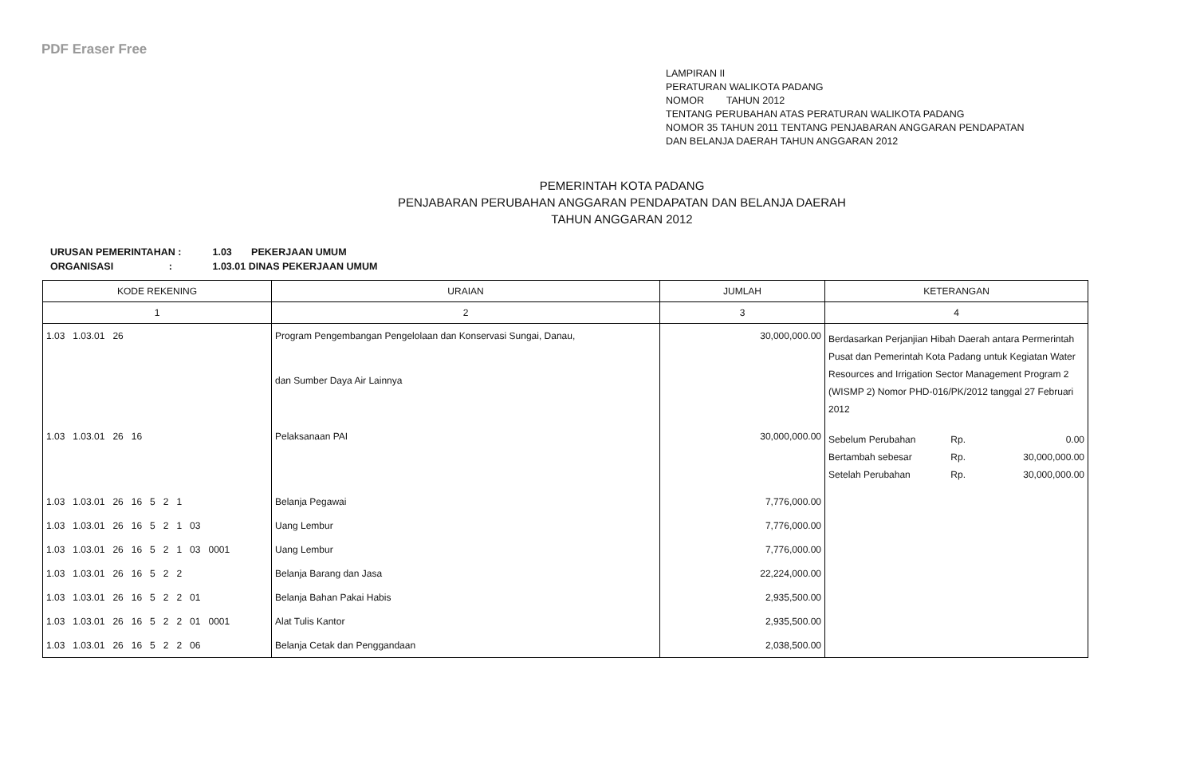PDF Eraser Free
LAMPIRAN II
PERATURAN WALIKOTA PADANG
NOMOR TAHUN 2012
TENTANG PERUBAHAN ATAS PERATURAN WALIKOTA PADANG
NOMOR 35 TAHUN 2011 TENTANG PENJABARAN ANGGARAN PENDAPATAN
DAN BELANJA DAERAH TAHUN ANGGARAN 2012
PEMERINTAH KOTA PADANG
PENJABARAN PERUBAHAN ANGGARAN PENDAPATAN DAN BELANJA DAERAH
TAHUN ANGGARAN 2012
URUSAN PEMERINTAHAN : 1.03 PEKERJAAN UMUM
ORGANISASI : 1.03.01 DINAS PEKERJAAN UMUM
| KODE REKENING | URAIAN | JUMLAH | KETERANGAN |
| --- | --- | --- | --- |
| 1 | 2 | 3 | 4 |
| 1.03 1.03.01 26 | Program Pengembangan Pengelolaan dan Konservasi Sungai, Danau, dan Sumber Daya Air Lainnya | 30,000,000.00 | Berdasarkan Perjanjian Hibah Daerah antara Permerintah Pusat dan Pemerintah Kota Padang untuk Kegiatan Water Resources and Irrigation Sector Management Program 2 (WISMP 2) Nomor PHD-016/PK/2012 tanggal 27 Februari 2012 |
| 1.03 1.03.01 26 16 | Pelaksanaan PAI | 30,000,000.00 | Sebelum Perubahan Rp. 0.00 Bertambah sebesar Rp. 30,000,000.00 Setelah Perubahan Rp. 30,000,000.00 |
| 1.03 1.03.01 26 16 5 2 1 | Belanja Pegawai | 7,776,000.00 | |
| 1.03 1.03.01 26 16 5 2 1 03 | Uang Lembur | 7,776,000.00 | |
| 1.03 1.03.01 26 16 5 2 1 03 0001 | Uang Lembur | 7,776,000.00 | |
| 1.03 1.03.01 26 16 5 2 2 | Belanja Barang dan Jasa | 22,224,000.00 | |
| 1.03 1.03.01 26 16 5 2 2 01 | Belanja Bahan Pakai Habis | 2,935,500.00 | |
| 1.03 1.03.01 26 16 5 2 2 01 0001 | Alat Tulis Kantor | 2,935,500.00 | |
| 1.03 1.03.01 26 16 5 2 2 06 | Belanja Cetak dan Penggandaan | 2,038,500.00 | |